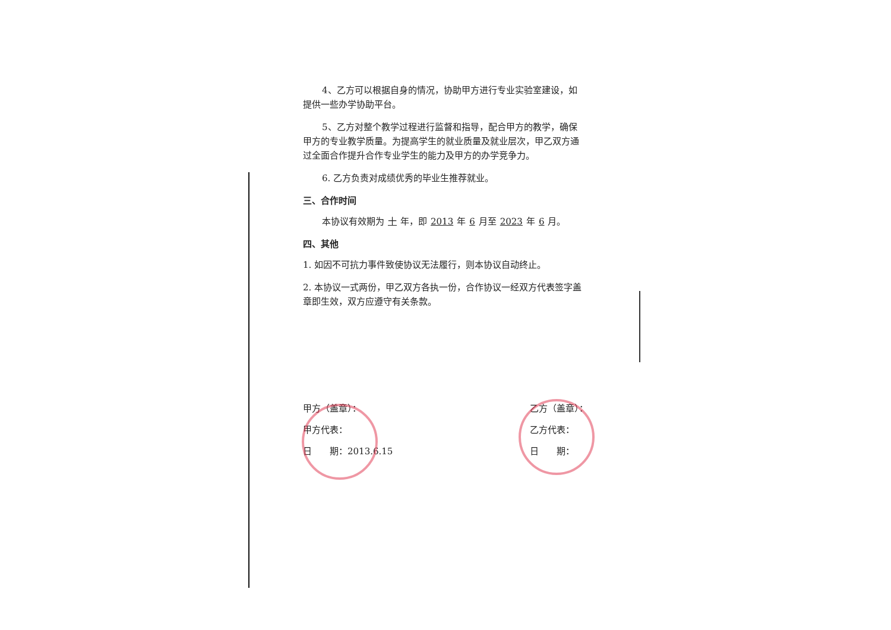4、乙方可以根据自身的情况，协助甲方进行专业实验室建设，如提供一些办学协助平台。
5、乙方对整个教学过程进行监督和指导，配合甲方的教学，确保甲方的专业教学质量。为提高学生的就业质量及就业层次，甲乙双方通过全面合作提升合作专业学生的能力及甲方的办学竞争力。
6. 乙方负责对成绩优秀的毕业生推荐就业。
三、合作时间
本协议有效期为 十 年，即 2013 年 6 月至 2023 年 6 月。
四、其他
1. 如因不可抗力事件致使协议无法履行，则本协议自动终止。
2. 本协议一式两份，甲乙双方各执一份，合作协议一经双方代表签字盖章即生效，双方应遵守有关条款。
甲方（盖章）：
甲方代表：
日　　期：2013.6.15
乙方（盖章）：
乙方代表：
日　　期：